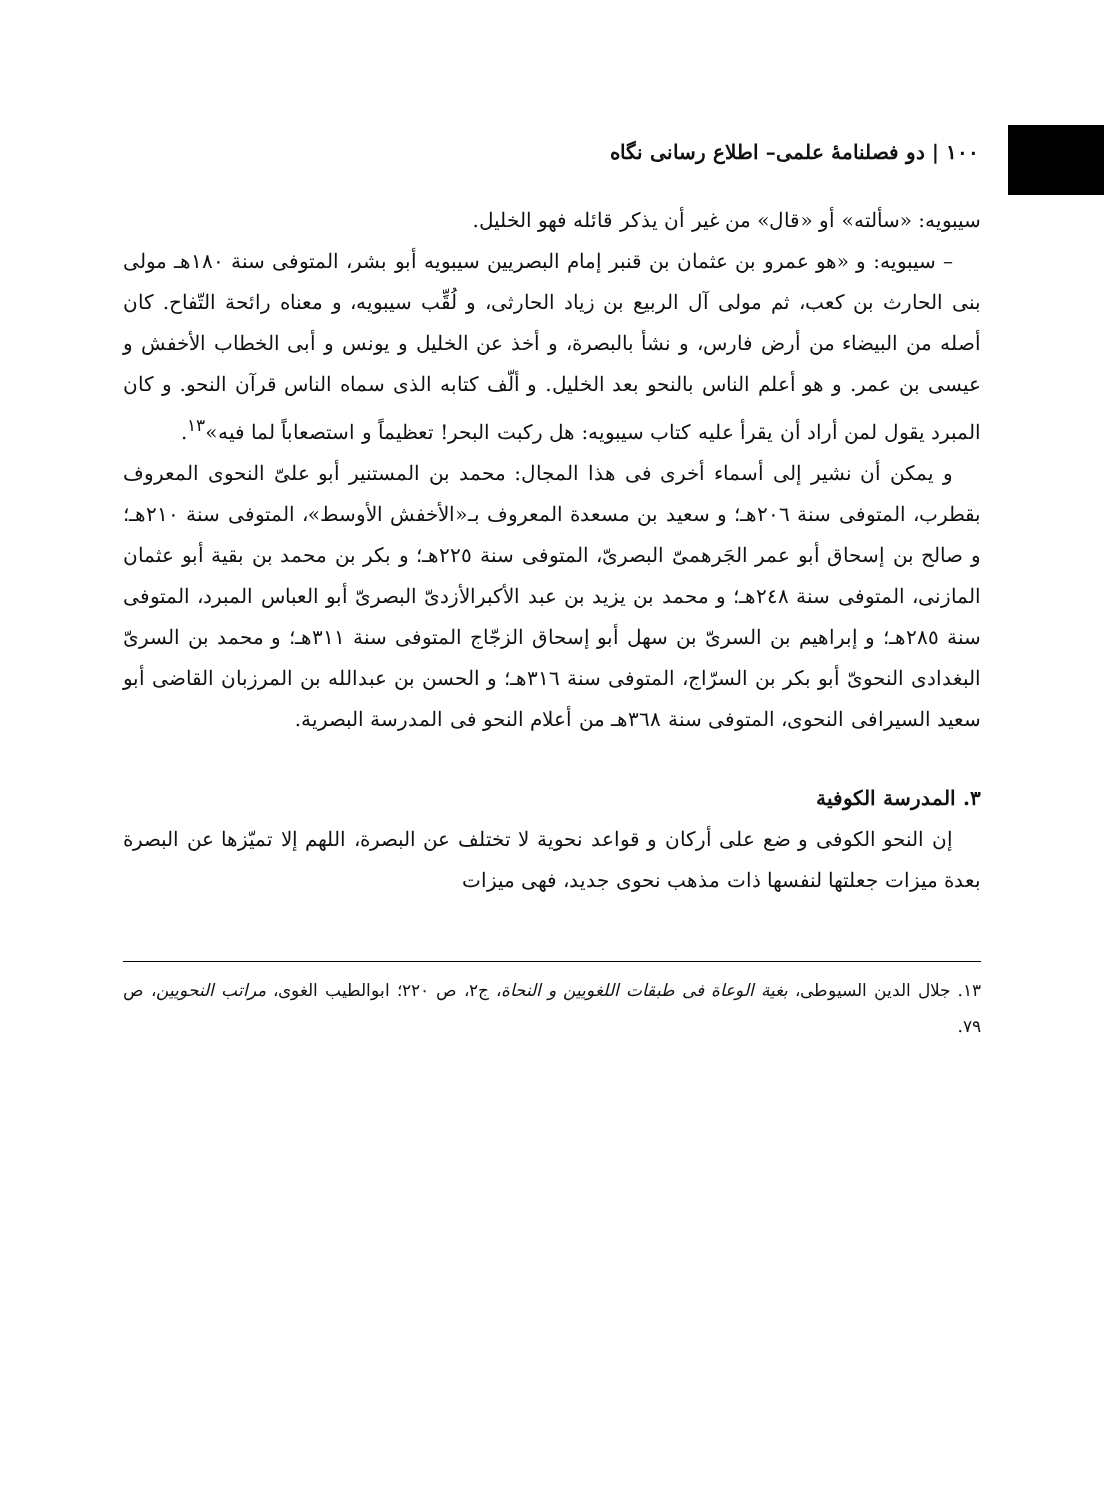١٠٠ | دو فصلنامهٔ علمی– اطلاع رسانی نگاه
سیبویه: «سألته» أو «قال» من غیر أن یذكر قائله فهو الخلیل.
– سیبویه: و «هو عمرو بن عثمان بن قنبر إمام البصریین سیبویه أبو بشر، المتوفی سنة ١٨٠هـ مولی بنی الحارث بن كعب، ثم مولی آل الربیع بن زیاد الحارثی، و لُقِّب سیبویه، و معناه رائحة التّفاح. كان أصله من البیضاء من أرض فارس، و نشأ بالبصرة، و أخذ عن الخلیل و یونس و أبی الخطاب الأخفش و عیسی بن عمر. و هو أعلم الناس بالنحو بعد الخلیل. و ألّف كتابه الذی سماه الناس قرآن النحو. و كان المبرد یقول لمن أراد أن یقرأ علیه كتاب سیبویه: هل ركبت البحر! تعظیماً و استصعاباً لما فیه»<sup>١٣</sup>.
و یمكن أن نشیر إلی أسماء أخری فی هذا المجال: محمد بن المستنیر أبو علیّ النحوی المعروف بقطرب، المتوفی سنة ٢٠٦هـ؛ و سعید بن مسعدة المعروف بـ«الأخفش الأوسط»، المتوفی سنة ٢١٠هـ؛ و صالح بن إسحاق أبو عمر الجَرهمیّ البصریّ، المتوفی سنة ٢٢٥هـ؛ و بكر بن محمد بن بقیة أبو عثمان المازنی، المتوفی سنة ٢٤٨هـ؛ و محمد بن یزید بن عبد الأكبرالأزدیّ البصریّ أبو العباس المبرد، المتوفی سنة ٢٨٥هـ؛ و إبراهیم بن السریّ بن سهل أبو إسحاق الزجّاج المتوفی سنة ٣١١هـ؛ و محمد بن السریّ البغدادی النحویّ أبو بكر بن السرّاج، المتوفی سنة ٣١٦هـ؛ و الحسن بن عبدالله بن المرزبان القاضی أبو سعید السیرافی النحوی، المتوفی سنة ٣٦٨هـ من أعلام النحو فی المدرسة البصریة.
٣. المدرسة الكوفیة
إن النحو الكوفی و ضع علی أركان و قواعد نحویة لا تختلف عن البصرة، اللهم إلا تمیّزها عن البصرة بعدة میزات جعلتها لنفسها ذات مذهب نحوی جدید، فهی میزات
١٣. جلال الدین السیوطی، بغیة الوعاة فی طبقات اللغویین و النحاة، ج٢، ص ٢٢٠؛ ابوالطیب الغوی، مراتب النحویین، ص ٧٩.